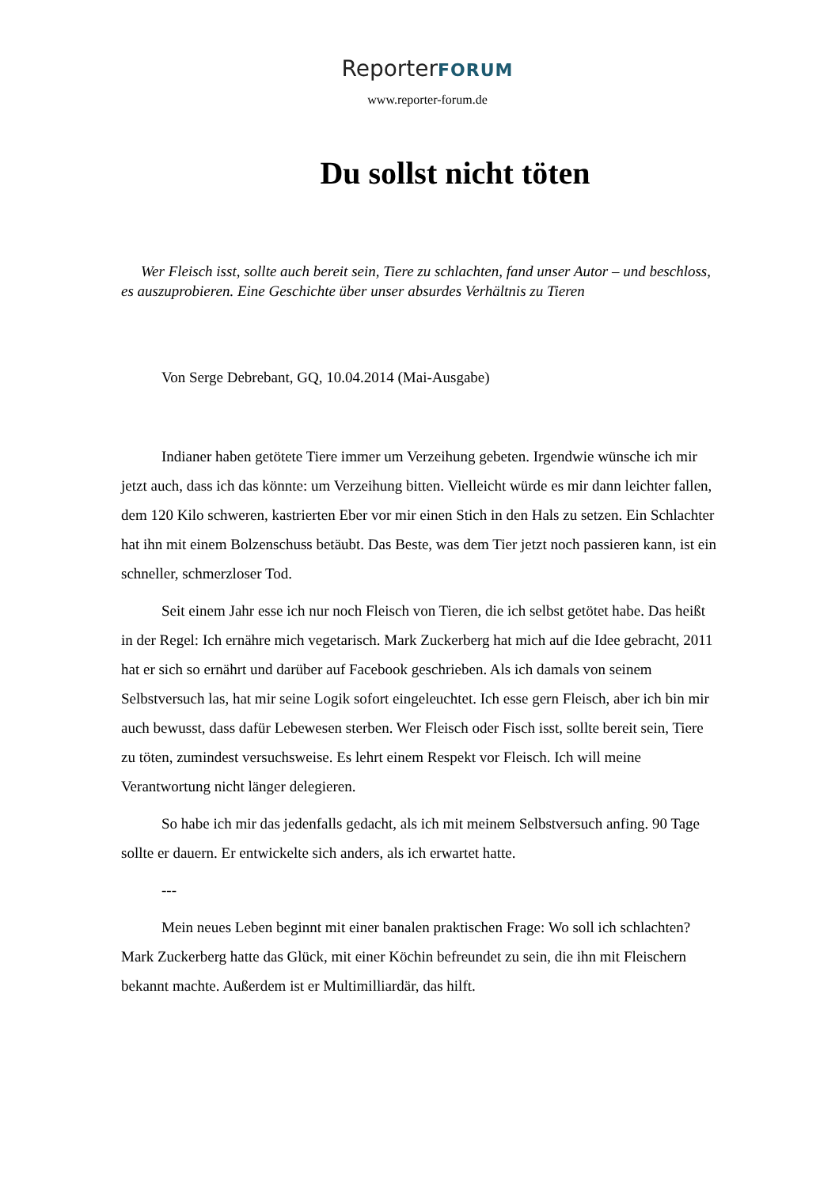ReporterFORUM
www.reporter-forum.de
Du sollst nicht töten
Wer Fleisch isst, sollte auch bereit sein, Tiere zu schlachten, fand unser Autor – und beschloss, es auszuprobieren. Eine Geschichte über unser absurdes Verhältnis zu Tieren
Von Serge Debrebant, GQ, 10.04.2014 (Mai-Ausgabe)
Indianer haben getötete Tiere immer um Verzeihung gebeten. Irgendwie wünsche ich mir jetzt auch, dass ich das könnte: um Verzeihung bitten. Vielleicht würde es mir dann leichter fallen, dem 120 Kilo schweren, kastrierten Eber vor mir einen Stich in den Hals zu setzen. Ein Schlachter hat ihn mit einem Bolzenschuss betäubt. Das Beste, was dem Tier jetzt noch passieren kann, ist ein schneller, schmerzloser Tod.
Seit einem Jahr esse ich nur noch Fleisch von Tieren, die ich selbst getötet habe. Das heißt in der Regel: Ich ernähre mich vegetarisch. Mark Zuckerberg hat mich auf die Idee gebracht, 2011 hat er sich so ernährt und darüber auf Facebook geschrieben. Als ich damals von seinem Selbstversuch las, hat mir seine Logik sofort eingeleuchtet. Ich esse gern Fleisch, aber ich bin mir auch bewusst, dass dafür Lebewesen sterben. Wer Fleisch oder Fisch isst, sollte bereit sein, Tiere zu töten, zumindest versuchsweise. Es lehrt einem Respekt vor Fleisch. Ich will meine Verantwortung nicht länger delegieren.
So habe ich mir das jedenfalls gedacht, als ich mit meinem Selbstversuch anfing. 90 Tage sollte er dauern. Er entwickelte sich anders, als ich erwartet hatte.
---
Mein neues Leben beginnt mit einer banalen praktischen Frage: Wo soll ich schlachten? Mark Zuckerberg hatte das Glück, mit einer Köchin befreundet zu sein, die ihn mit Fleischern bekannt machte. Außerdem ist er Multimilliardär, das hilft.